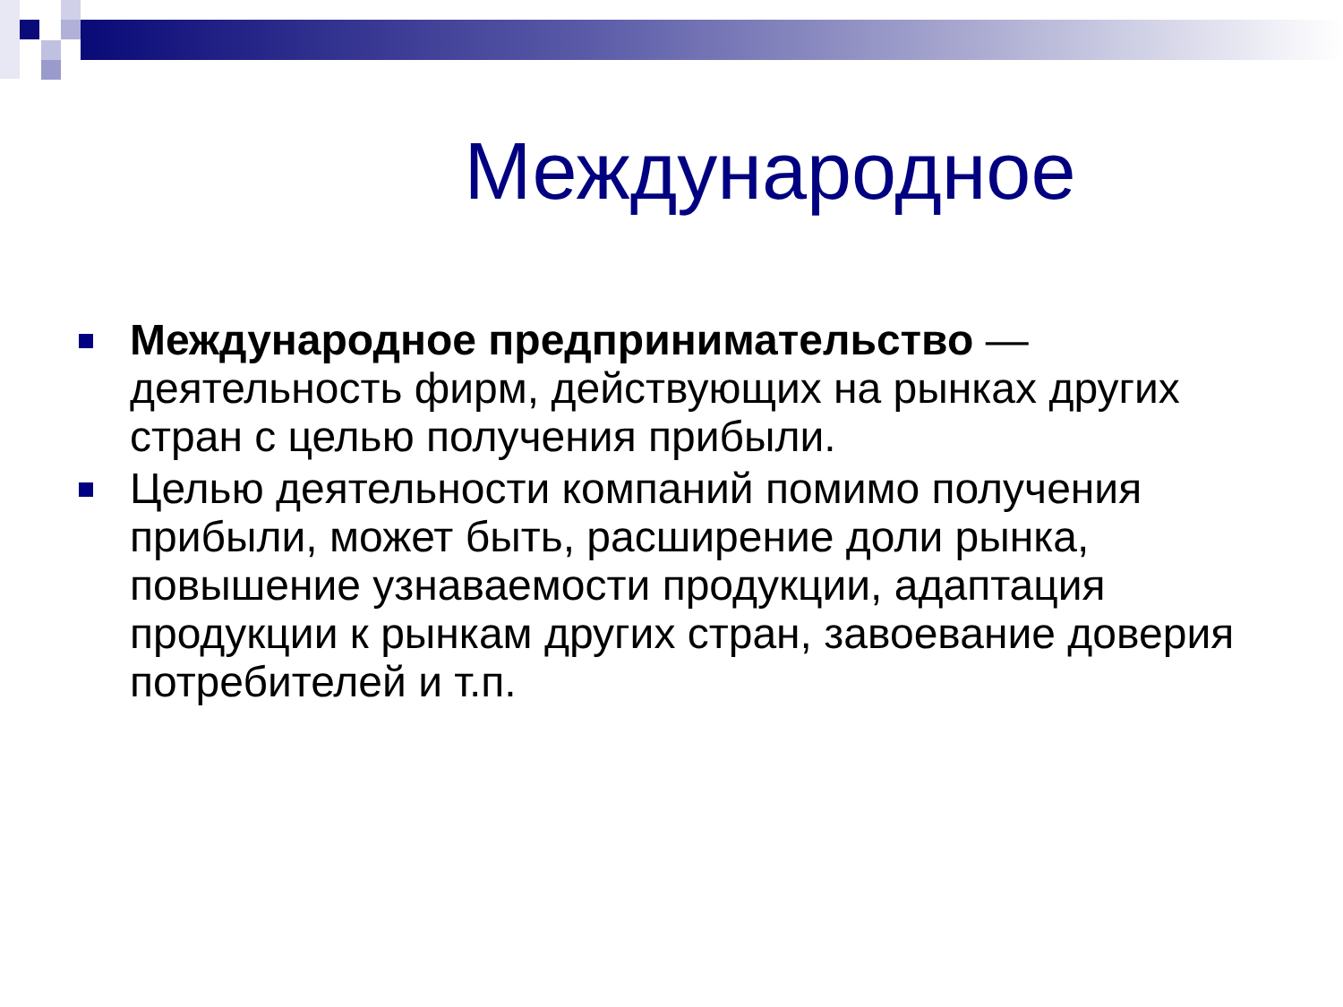Международное
Международное предпринимательство — деятельность фирм, действующих на рынках других стран с целью получения прибыли.
Целью деятельности компаний помимо получения прибыли, может быть, расширение доли рынка, повышение узнаваемости продукции, адаптация продукции к рынкам других стран, завоевание доверия потребителей и т.п.